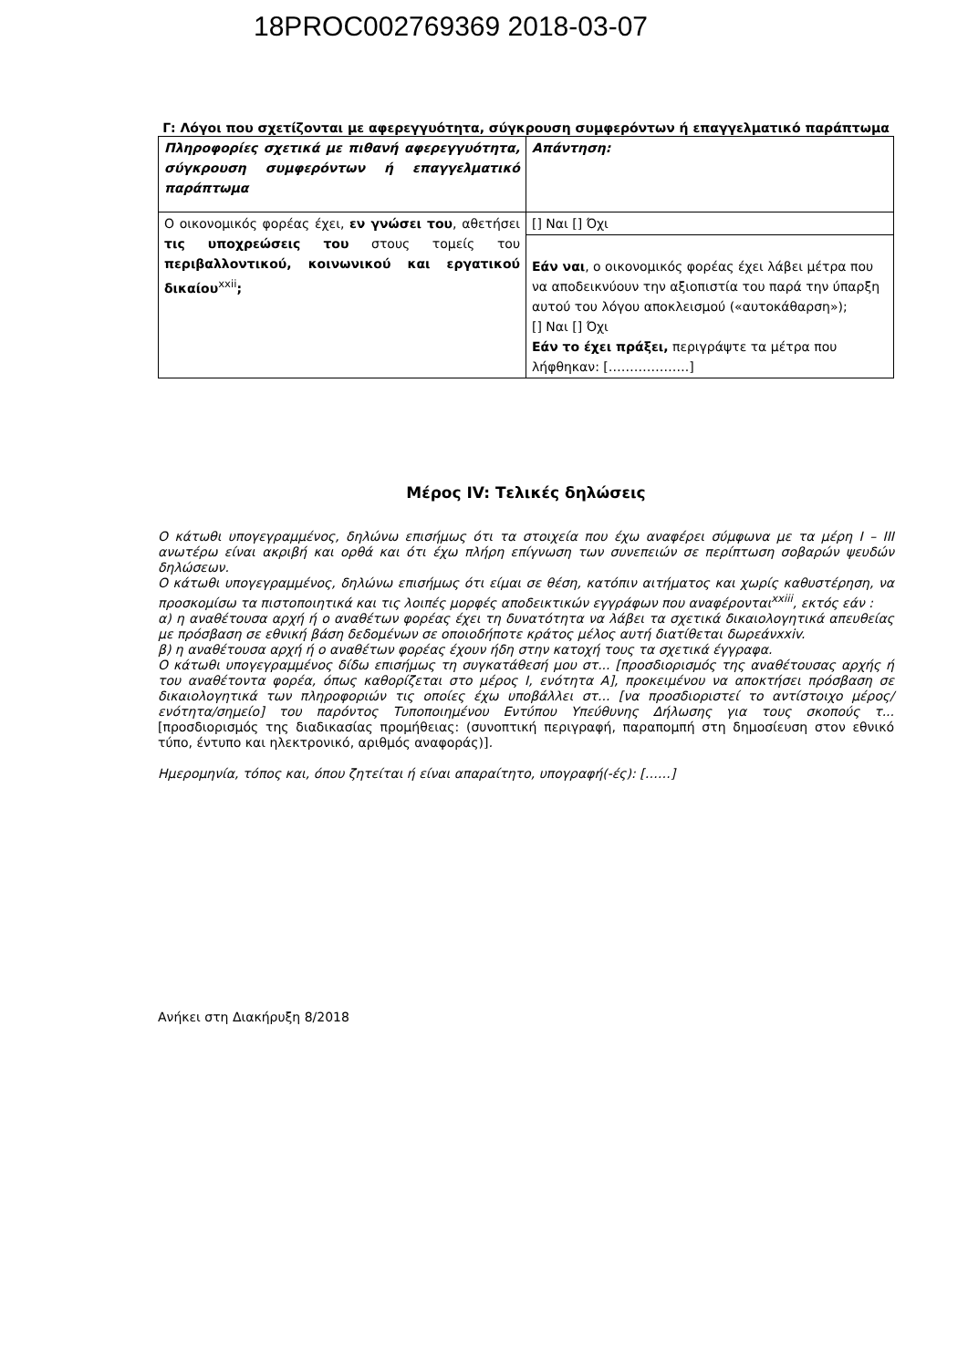18PROC002769369 2018-03-07
Γ: Λόγοι που σχετίζονται με αφερεγγυότητα, σύγκρουση συμφερόντων ή επαγγελματικό παράπτωμα
| Πληροφορίες σχετικά με πιθανή αφερεγγυότητα, σύγκρουση συμφερόντων ή επαγγελματικό παράπτωμα | Απάντηση: |
| Ο οικονομικός φορέας έχει, εν γνώσει του , αθετήσει τις υποχρεώσεις του στους τομείς του περιβαλλοντικού, κοινωνικού και εργατικού δικαίου<sup>xxii</sup> ; | [] Ναι [] Όχι |
| | Εάν ναι , ο οικονομικός φορέας έχει λάβει μέτρα που να αποδεικνύουν την αξιοπιστία του παρά την ύπαρξη αυτού του λόγου αποκλεισμού («αυτοκάθαρση»); [] Ναι [] Όχι Εάν το έχει πράξει, περιγράψτε τα μέτρα που λήφθηκαν: [……………….] |
Μέρος IV: Τελικές δηλώσεις
Ο κάτωθι υπογεγραμμένος, δηλώνω επισήμως ότι τα στοιχεία που έχω αναφέρει σύμφωνα με τα μέρη Ι – ΙΙΙ ανωτέρω είναι ακριβή και ορθά και ότι έχω πλήρη επίγνωση των συνεπειών σε περίπτωση σοβαρών ψευδών δηλώσεων.
Ο κάτωθι υπογεγραμμένος, δηλώνω επισήμως ότι είμαι σε θέση, κατόπιν αιτήματος και χωρίς καθυστέρηση, να προσκομίσω τα πιστοποιητικά και τις λοιπές μορφές αποδεικτικών εγγράφων που αναφέρονται<sup>xxiii</sup>, εκτός εάν :
α) η αναθέτουσα αρχή ή ο αναθέτων φορέας έχει τη δυνατότητα να λάβει τα σχετικά δικαιολογητικά απευθείας με πρόσβαση σε εθνική βάση δεδομένων σε οποιοδήποτε κράτος μέλος αυτή διατίθεται δωρεάνxxiv.
β) η αναθέτουσα αρχή ή ο αναθέτων φορέας έχουν ήδη στην κατοχή τους τα σχετικά έγγραφα.
Ο κάτωθι υπογεγραμμένος δίδω επισήμως τη συγκατάθεσή μου στ... [προσδιορισμός της αναθέτουσας αρχής ή του αναθέτοντα φορέα, όπως καθορίζεται στο μέρος Ι, ενότητα Α], προκειμένου να αποκτήσει πρόσβαση σε δικαιολογητικά των πληροφοριών τις οποίες έχω υποβάλλει στ... [να προσδιοριστεί το αντίστοιχο μέρος/ενότητα/σημείο] του παρόντος Τυποποιημένου Εντύπου Υπεύθυνης Δήλωσης για τους σκοπούς τ... [προσδιορισμός της διαδικασίας προμήθειας: (συνοπτική περιγραφή, παραπομπή στη δημοσίευση στον εθνικό τύπο, έντυπο και ηλεκτρονικό, αριθμός αναφοράς)].
Ημερομηνία, τόπος και, όπου ζητείται ή είναι απαραίτητο, υπογραφή(-ές): [……]
Ανήκει στη Διακήρυξη 8/2018